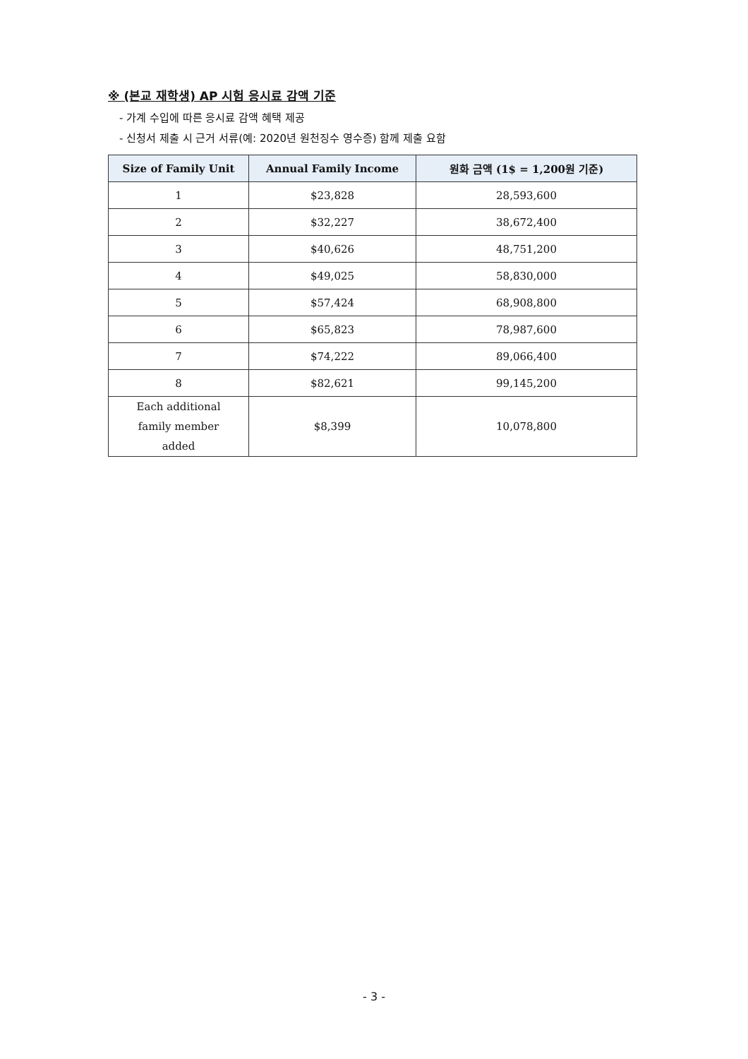※ (본교 재학생) AP 시험 응시료 감액 기준
- 가계 수입에 따른 응시료 감액 혜택 제공
- 신청서 제출 시 근거 서류(예: 2020년 원천징수 영수증) 함께 제출 요함
| Size of Family Unit | Annual Family Income | 원화 금액 (1$ = 1,200원 기준) |
| --- | --- | --- |
| 1 | $23,828 | 28,593,600 |
| 2 | $32,227 | 38,672,400 |
| 3 | $40,626 | 48,751,200 |
| 4 | $49,025 | 58,830,000 |
| 5 | $57,424 | 68,908,800 |
| 6 | $65,823 | 78,987,600 |
| 7 | $74,222 | 89,066,400 |
| 8 | $82,621 | 99,145,200 |
| Each additional family member added | $8,399 | 10,078,800 |
- 3 -